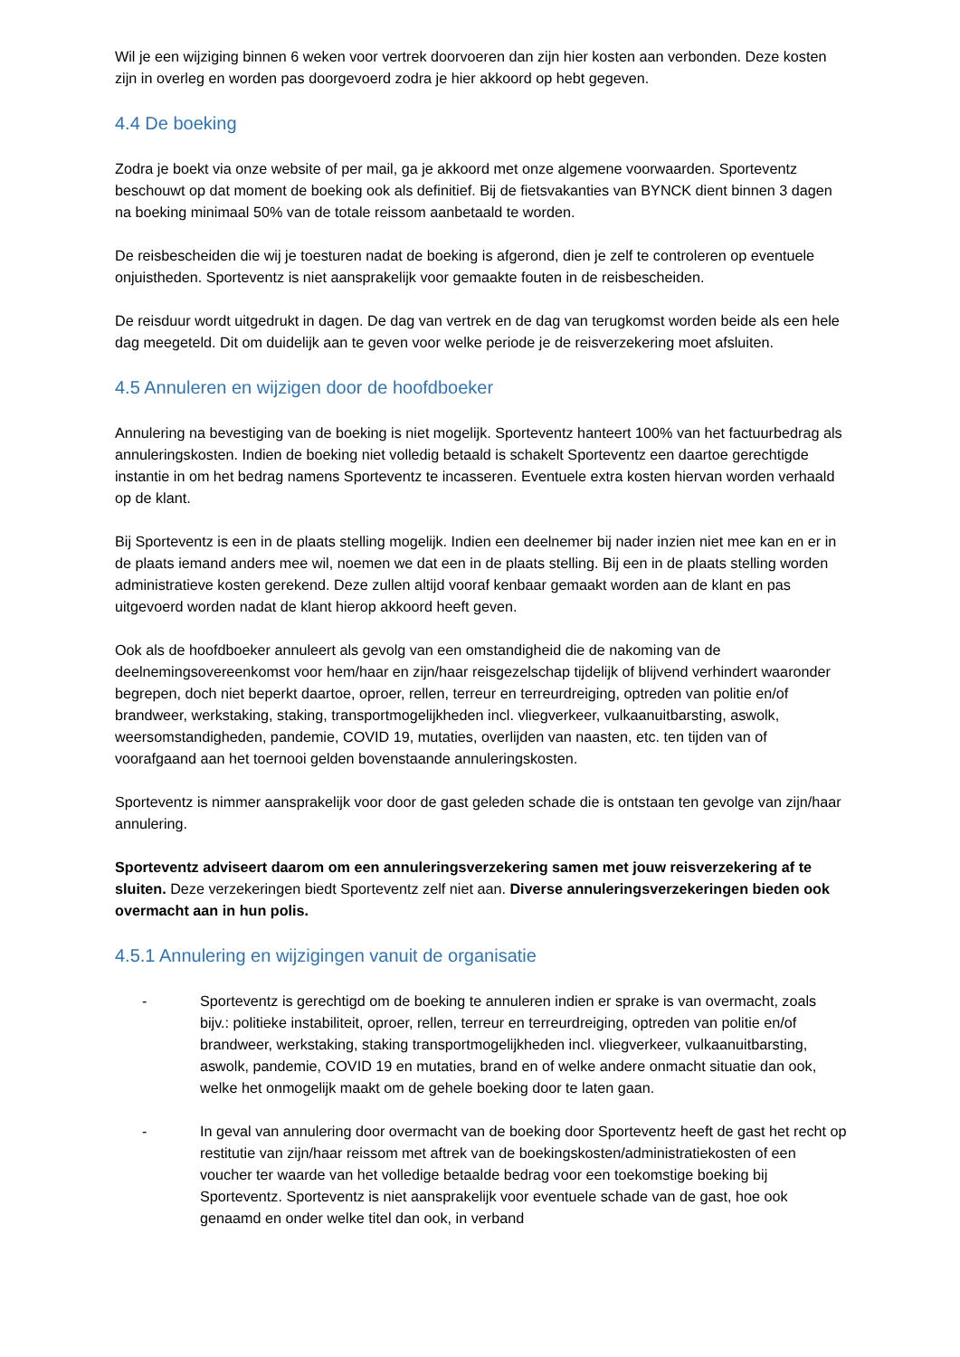Wil je een wijziging binnen 6 weken voor vertrek doorvoeren dan zijn hier kosten aan verbonden. Deze kosten zijn in overleg en worden pas doorgevoerd zodra je hier akkoord op hebt gegeven.
4.4 De boeking
Zodra je boekt via onze website of per mail, ga je akkoord met onze algemene voorwaarden. Sporteventz beschouwt op dat moment de boeking ook als definitief. Bij de fietsvakanties van BYNCK dient binnen 3 dagen na boeking minimaal 50% van de totale reissom aanbetaald te worden.
De reisbescheiden die wij je toesturen nadat de boeking is afgerond, dien je zelf te controleren op eventuele onjuistheden. Sporteventz is niet aansprakelijk voor gemaakte fouten in de reisbescheiden.
De reisduur wordt uitgedrukt in dagen. De dag van vertrek en de dag van terugkomst worden beide als een hele dag meegeteld. Dit om duidelijk aan te geven voor welke periode je de reisverzekering moet afsluiten.
4.5 Annuleren en wijzigen door de hoofdboeker
Annulering na bevestiging van de boeking is niet mogelijk. Sporteventz hanteert 100% van het factuurbedrag als annuleringskosten. Indien de boeking niet volledig betaald is schakelt Sporteventz een daartoe gerechtigde instantie in om het bedrag namens Sporteventz te incasseren. Eventuele extra kosten hiervan worden verhaald op de klant.
Bij Sporteventz is een in de plaats stelling mogelijk. Indien een deelnemer bij nader inzien niet mee kan en er in de plaats iemand anders mee wil, noemen we dat een in de plaats stelling. Bij een in de plaats stelling worden administratieve kosten gerekend. Deze zullen altijd vooraf kenbaar gemaakt worden aan de klant en pas uitgevoerd worden nadat de klant hierop akkoord heeft geven.
Ook als de hoofdboeker annuleert als gevolg van een omstandigheid die de nakoming van de deelnemingsovereenkomst voor hem/haar en zijn/haar reisgezelschap tijdelijk of blijvend verhindert waaronder begrepen, doch niet beperkt daartoe, oproer, rellen, terreur en terreurdreiging, optreden van politie en/of brandweer, werkstaking, staking, transportmogelijkheden incl. vliegverkeer, vulkaanuitbarsting, aswolk, weersomstandigheden, pandemie, COVID 19, mutaties, overlijden van naasten, etc. ten tijden van of voorafgaand aan het toernooi gelden bovenstaande annuleringskosten.
Sporteventz is nimmer aansprakelijk voor door de gast geleden schade die is ontstaan ten gevolge van zijn/haar annulering.
Sporteventz adviseert daarom om een annuleringsverzekering samen met jouw reisverzekering af te sluiten. Deze verzekeringen biedt Sporteventz zelf niet aan. Diverse annuleringsverzekeringen bieden ook overmacht aan in hun polis.
4.5.1 Annulering en wijzigingen vanuit de organisatie
- Sporteventz is gerechtigd om de boeking te annuleren indien er sprake is van overmacht, zoals bijv.: politieke instabiliteit, oproer, rellen, terreur en terreurdreiging, optreden van politie en/of brandweer, werkstaking, staking transportmogelijkheden incl. vliegverkeer, vulkaanuitbarsting, aswolk, pandemie, COVID 19 en mutaties, brand en of welke andere onmacht situatie dan ook, welke het onmogelijk maakt om de gehele boeking door te laten gaan.
- In geval van annulering door overmacht van de boeking door Sporteventz heeft de gast het recht op restitutie van zijn/haar reissom met aftrek van de boekingskosten/administratiekosten of een voucher ter waarde van het volledige betaalde bedrag voor een toekomstige boeking bij Sporteventz. Sporteventz is niet aansprakelijk voor eventuele schade van de gast, hoe ook genaamd en onder welke titel dan ook, in verband